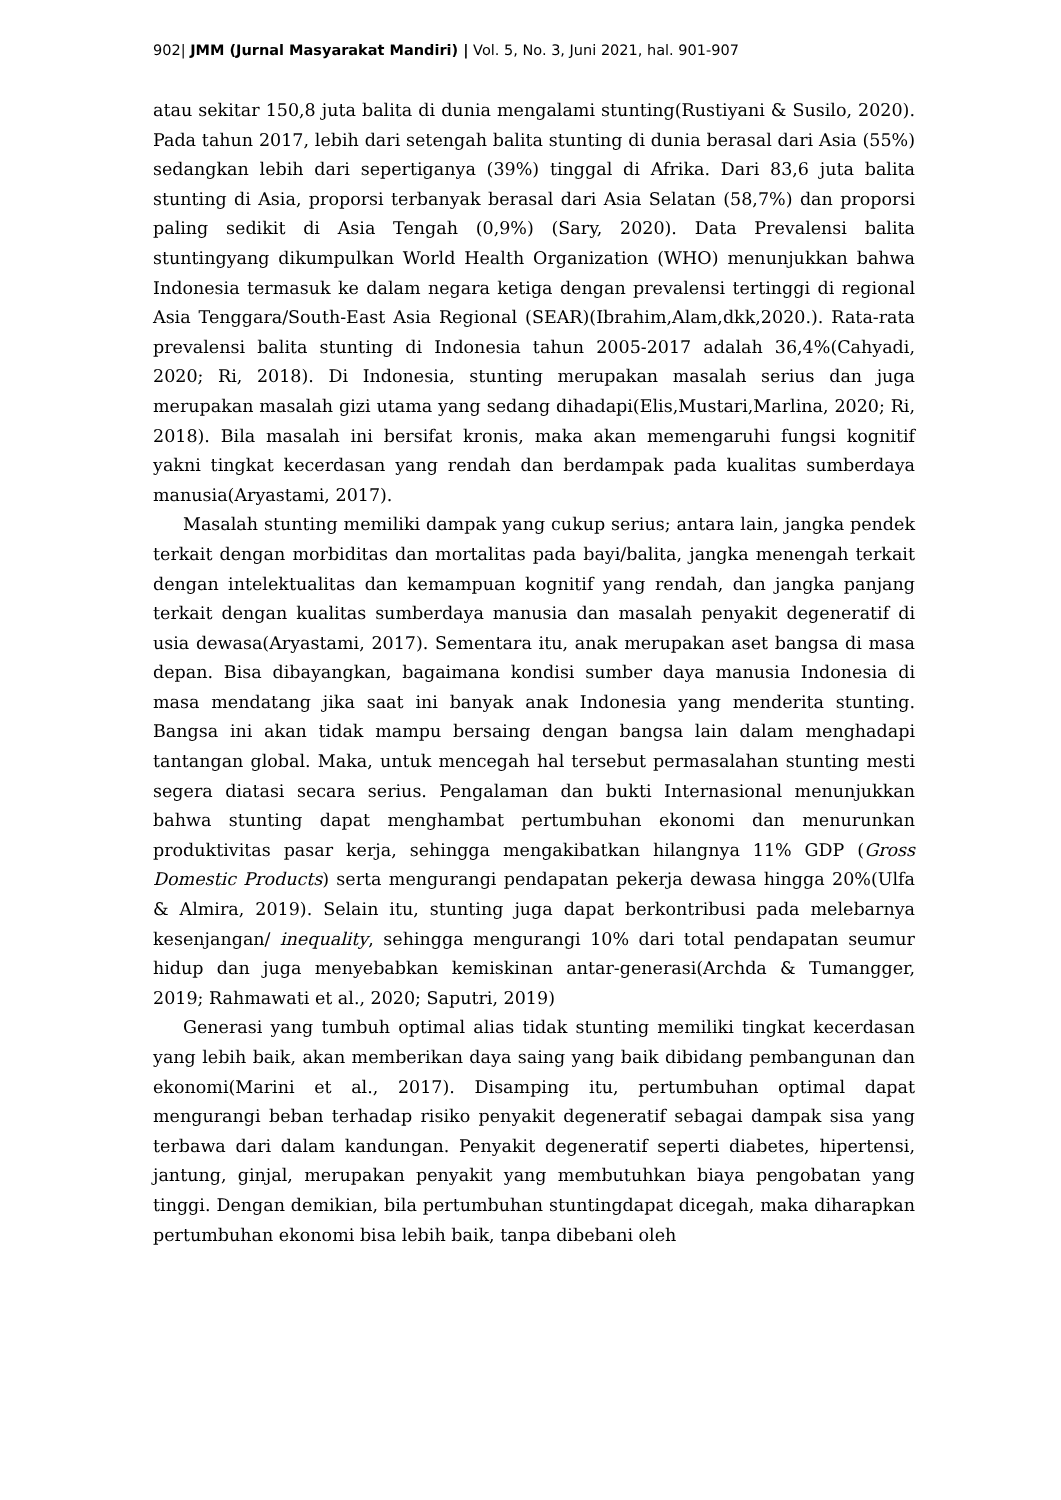902| JMM (Jurnal Masyarakat Mandiri) | Vol. 5, No. 3, Juni 2021, hal. 901-907
atau sekitar 150,8 juta balita di dunia mengalami stunting(Rustiyani & Susilo, 2020). Pada tahun 2017, lebih dari setengah balita stunting di dunia berasal dari Asia (55%) sedangkan lebih dari sepertiganya (39%) tinggal di Afrika. Dari 83,6 juta balita stunting di Asia, proporsi terbanyak berasal dari Asia Selatan (58,7%) dan proporsi paling sedikit di Asia Tengah (0,9%) (Sary, 2020). Data Prevalensi balita stuntingyang dikumpulkan World Health Organization (WHO) menunjukkan bahwa Indonesia termasuk ke dalam negara ketiga dengan prevalensi tertinggi di regional Asia Tenggara/South-East Asia Regional (SEAR)(Ibrahim,Alam,dkk,2020.). Rata-rata prevalensi balita stunting di Indonesia tahun 2005-2017 adalah 36,4%(Cahyadi, 2020; Ri, 2018). Di Indonesia, stunting merupakan masalah serius dan juga merupakan masalah gizi utama yang sedang dihadapi(Elis,Mustari,Marlina, 2020; Ri, 2018). Bila masalah ini bersifat kronis, maka akan memengaruhi fungsi kognitif yakni tingkat kecerdasan yang rendah dan berdampak pada kualitas sumberdaya manusia(Aryastami, 2017).
Masalah stunting memiliki dampak yang cukup serius; antara lain, jangka pendek terkait dengan morbiditas dan mortalitas pada bayi/balita, jangka menengah terkait dengan intelektualitas dan kemampuan kognitif yang rendah, dan jangka panjang terkait dengan kualitas sumberdaya manusia dan masalah penyakit degeneratif di usia dewasa(Aryastami, 2017). Sementara itu, anak merupakan aset bangsa di masa depan. Bisa dibayangkan, bagaimana kondisi sumber daya manusia Indonesia di masa mendatang jika saat ini banyak anak Indonesia yang menderita stunting. Bangsa ini akan tidak mampu bersaing dengan bangsa lain dalam menghadapi tantangan global. Maka, untuk mencegah hal tersebut permasalahan stunting mesti segera diatasi secara serius. Pengalaman dan bukti Internasional menunjukkan bahwa stunting dapat menghambat pertumbuhan ekonomi dan menurunkan produktivitas pasar kerja, sehingga mengakibatkan hilangnya 11% GDP (Gross Domestic Products) serta mengurangi pendapatan pekerja dewasa hingga 20%(Ulfa & Almira, 2019). Selain itu, stunting juga dapat berkontribusi pada melebarnya kesenjangan/ inequality, sehingga mengurangi 10% dari total pendapatan seumur hidup dan juga menyebabkan kemiskinan antar-generasi(Archda & Tumangger, 2019; Rahmawati et al., 2020; Saputri, 2019)
Generasi yang tumbuh optimal alias tidak stunting memiliki tingkat kecerdasan yang lebih baik, akan memberikan daya saing yang baik dibidang pembangunan dan ekonomi(Marini et al., 2017). Disamping itu, pertumbuhan optimal dapat mengurangi beban terhadap risiko penyakit degeneratif sebagai dampak sisa yang terbawa dari dalam kandungan. Penyakit degeneratif seperti diabetes, hipertensi, jantung, ginjal, merupakan penyakit yang membutuhkan biaya pengobatan yang tinggi. Dengan demikian, bila pertumbuhan stuntingdapat dicegah, maka diharapkan pertumbuhan ekonomi bisa lebih baik, tanpa dibebani oleh